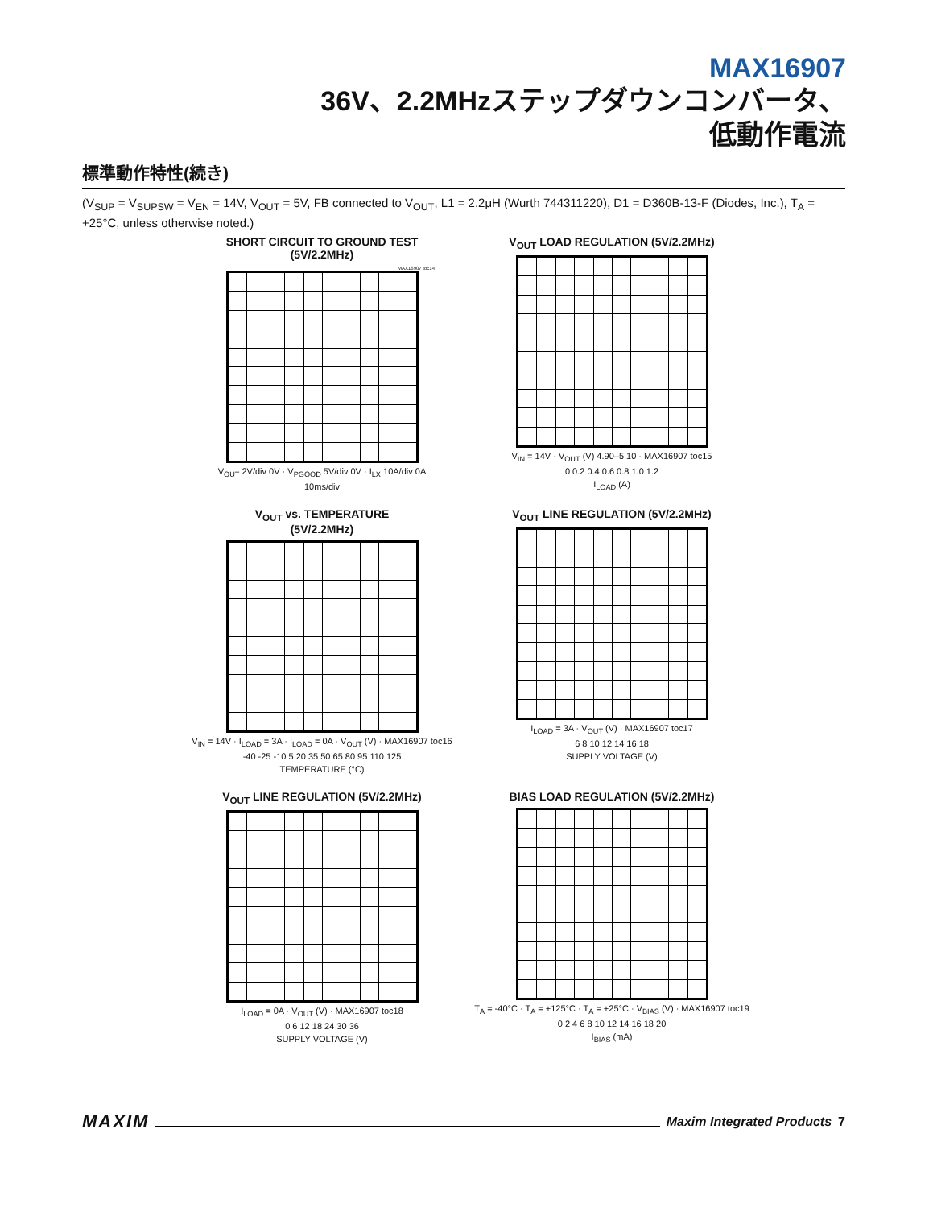MAX16907
36V、2.2MHzステップダウンコンバータ、
低動作電流
標準動作特性(続き)
(V<sub>SUP</sub> = V<sub>SUPSW</sub> = V<sub>EN</sub> = 14V, V<sub>OUT</sub> = 5V, FB connected to V<sub>OUT</sub>, L1 = 2.2μH (Wurth 744311220), D1 = D360B-13-F (Diodes, Inc.), T<sub>A</sub> = +25°C, unless otherwise noted.)
SHORT CIRCUIT TO GROUND TEST
(5V/2.2MHz)
MAX16907 toc14
V<sub>OUT</sub> 2V/div 0V · V<sub>PGOOD</sub> 5V/div 0V · I<sub>LX</sub> 10A/div 0A
10ms/div
V<sub>OUT</sub> LOAD REGULATION (5V/2.2MHz)
V<sub>IN</sub> = 14V · V<sub>OUT</sub> (V) 4.90–5.10 · MAX16907 toc15
0 0.2 0.4 0.6 0.8 1.0 1.2
I<sub>LOAD</sub> (A)
V<sub>OUT</sub> vs. TEMPERATURE
(5V/2.2MHz)
V<sub>IN</sub> = 14V · I<sub>LOAD</sub> = 3A · I<sub>LOAD</sub> = 0A · V<sub>OUT</sub> (V) · MAX16907 toc16
-40 -25 -10 5 20 35 50 65 80 95 110 125
TEMPERATURE (°C)
V<sub>OUT</sub> LINE REGULATION (5V/2.2MHz)
I<sub>LOAD</sub> = 3A · V<sub>OUT</sub> (V) · MAX16907 toc17
6 8 10 12 14 16 18
SUPPLY VOLTAGE (V)
V<sub>OUT</sub> LINE REGULATION (5V/2.2MHz)
I<sub>LOAD</sub> = 0A · V<sub>OUT</sub> (V) · MAX16907 toc18
0 6 12 18 24 30 36
SUPPLY VOLTAGE (V)
BIAS LOAD REGULATION (5V/2.2MHz)
T<sub>A</sub> = -40°C · T<sub>A</sub> = +125°C · T<sub>A</sub> = +25°C · V<sub>BIAS</sub> (V) · MAX16907 toc19
0 2 4 6 8 10 12 14 16 18 20
I<sub>BIAS</sub> (mA)
MAXIM Maxim Integrated Products 7